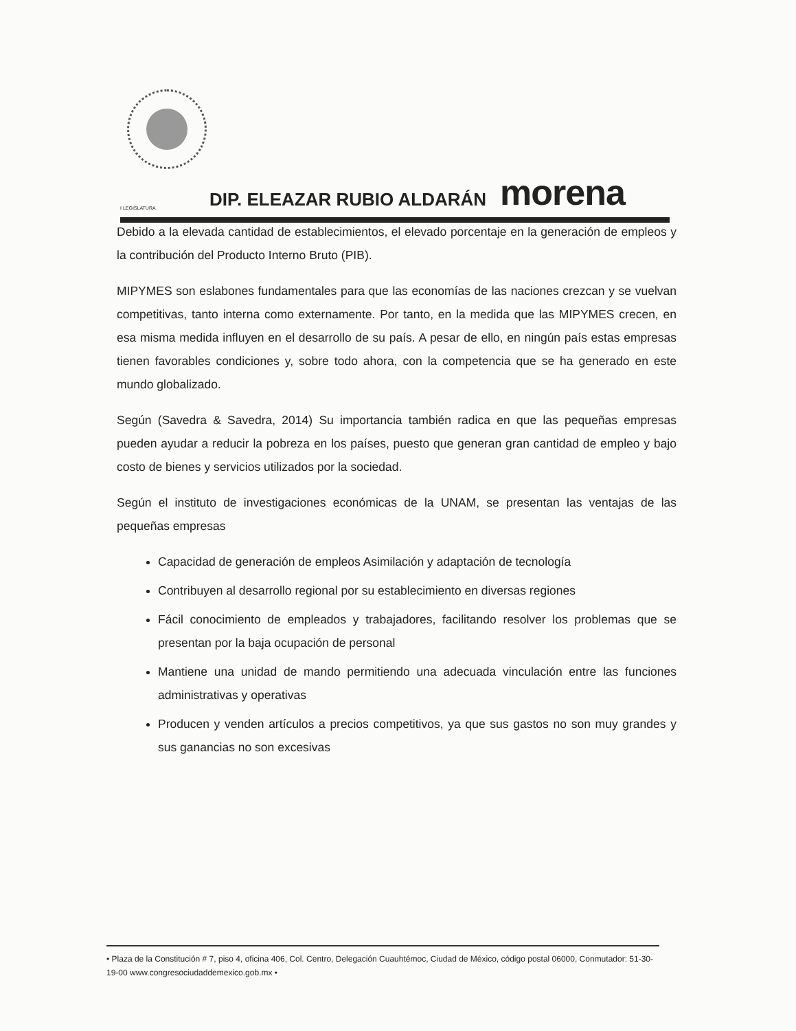I LEGISLATURA DIP. ELEAZAR RUBIO ALDARÁN morena
Debido a la elevada cantidad de establecimientos, el elevado porcentaje en la generación de empleos y la contribución del Producto Interno Bruto (PIB).
MIPYMES son eslabones fundamentales para que las economías de las naciones crezcan y se vuelvan competitivas, tanto interna como externamente. Por tanto, en la medida que las MIPYMES crecen, en esa misma medida influyen en el desarrollo de su país. A pesar de ello, en ningún país estas empresas tienen favorables condiciones y, sobre todo ahora, con la competencia que se ha generado en este mundo globalizado.
Según (Savedra & Savedra, 2014) Su importancia también radica en que las pequeñas empresas pueden ayudar a reducir la pobreza en los países, puesto que generan gran cantidad de empleo y bajo costo de bienes y servicios utilizados por la sociedad.
Según el instituto de investigaciones económicas de la UNAM, se presentan las ventajas de las pequeñas empresas
Capacidad de generación de empleos Asimilación y adaptación de tecnología
Contribuyen al desarrollo regional por su establecimiento en diversas regiones
Fácil conocimiento de empleados y trabajadores, facilitando resolver los problemas que se presentan por la baja ocupación de personal
Mantiene una unidad de mando permitiendo una adecuada vinculación entre las funciones administrativas y operativas
Producen y venden artículos a precios competitivos, ya que sus gastos no son muy grandes y sus ganancias no son excesivas
• Plaza de la Constitución # 7, piso 4, oficina 406, Col. Centro, Delegación Cuauhtémoc, Ciudad de México, código postal 06000, Conmutador: 51-30-19-00 www.congresociudaddemexico.gob.mx •